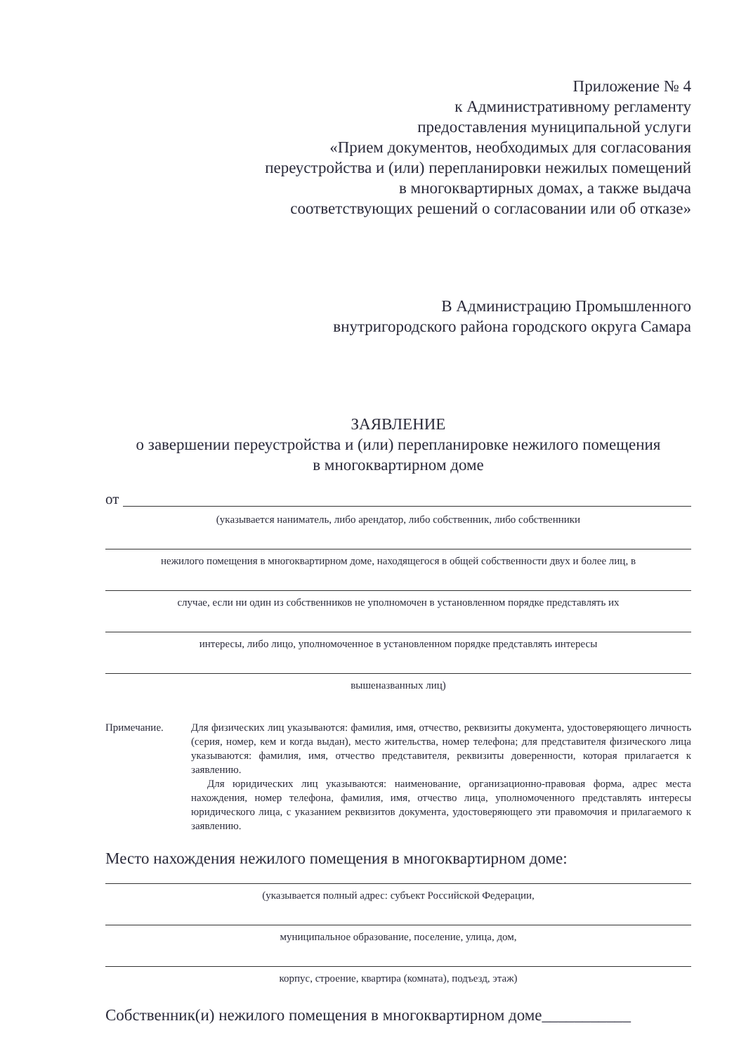Приложение № 4
к Административному регламенту
предоставления муниципальной услуги
«Прием документов, необходимых для согласования
переустройства и (или) перепланировки нежилых помещений
в многоквартирных домах, а также выдача
соответствующих решений о согласовании или об отказе»
В Администрацию Промышленного
внутригородского района городского округа Самара
ЗАЯВЛЕНИЕ
о завершении переустройства и (или) перепланировке нежилого помещения
в многоквартирном доме
от
(указывается наниматель, либо арендатор, либо собственник, либо собственники
нежилого помещения в многоквартирном доме, находящегося в общей собственности двух и более лиц, в
случае, если ни один из собственников не уполномочен в установленном порядке представлять их
интересы, либо лицо, уполномоченное в установленном порядке представлять интересы
вышеназванных лиц)
Примечание. Для физических лиц указываются: фамилия, имя, отчество, реквизиты документа, удостоверяющего личность (серия, номер, кем и когда выдан), место жительства, номер телефона; для представителя физического лица указываются: фамилия, имя, отчество представителя, реквизиты доверенности, которая прилагается к заявлению.
Для юридических лиц указываются: наименование, организационно-правовая форма, адрес места нахождения, номер телефона, фамилия, имя, отчество лица, уполномоченного представлять интересы юридического лица, с указанием реквизитов документа, удостоверяющего эти правомочия и прилагаемого к заявлению.
Место нахождения нежилого помещения в многоквартирном доме:
(указывается полный адрес: субъект Российской Федерации,
муниципальное образование, поселение, улица, дом,
корпус, строение, квартира (комната), подъезд, этаж)
Собственник(и) нежилого помещения в многоквартирном доме___________